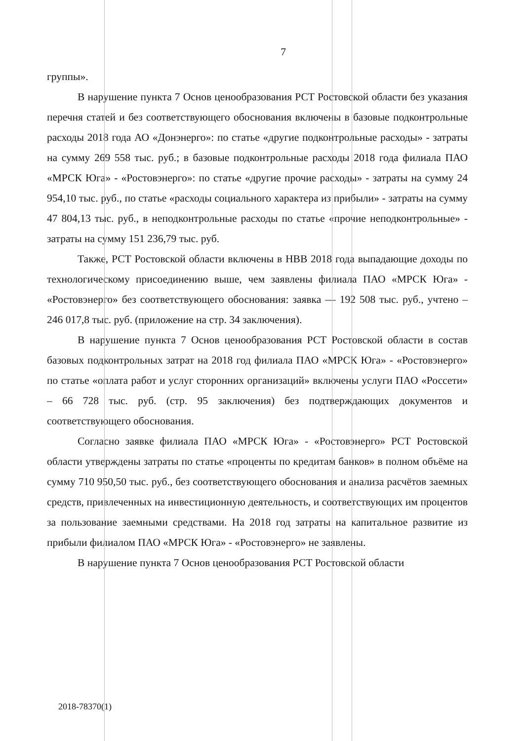7
группы».
В нарушение пункта 7 Основ ценообразования РСТ Ростовской области без указания перечня статей и без соответствующего обоснования включены в базовые подконтрольные расходы 2018 года АО «Донэнерго»: по статье «другие подконтрольные расходы» - затраты на сумму 269 558 тыс. руб.; в базовые подконтрольные расходы 2018 года филиала ПАО «МРСК Юга» - «Ростовэнерго»: по статье «другие прочие расходы» - затраты на сумму 24 954,10 тыс. руб., по статье «расходы социального характера из прибыли» - затраты на сумму 47 804,13 тыс. руб., в неподконтрольные расходы по статье «прочие неподконтрольные» - затраты на сумму 151 236,79 тыс. руб.
Также, РСТ Ростовской области включены в НВВ 2018 года выпадающие доходы по технологическому присоединению выше, чем заявлены филиала ПАО «МРСК Юга» - «Ростовэнерго» без соответствующего обоснования: заявка — 192 508 тыс. руб., учтено – 246 017,8 тыс. руб. (приложение на стр. 34 заключения).
В нарушение пункта 7 Основ ценообразования РСТ Ростовской области в состав базовых подконтрольных затрат на 2018 год филиала ПАО «МРСК Юга» - «Ростовэнерго» по статье «оплата работ и услуг сторонних организаций» включены услуги ПАО «Россети» – 66 728 тыс. руб. (стр. 95 заключения) без подтверждающих документов и соответствующего обоснования.
Согласно заявке филиала ПАО «МРСК Юга» - «Ростовэнерго» РСТ Ростовской области утверждены затраты по статье «проценты по кредитам банков» в полном объёме на сумму 710 950,50 тыс. руб., без соответствующего обоснования и анализа расчётов заемных средств, привлеченных на инвестиционную деятельность, и соответствующих им процентов за пользование заемными средствами. На 2018 год затраты на капитальное развитие из прибыли филиалом ПАО «МРСК Юга» - «Ростовэнерго» не заявлены.
В нарушение пункта 7 Основ ценообразования РСТ Ростовской области
2018-78370(1)